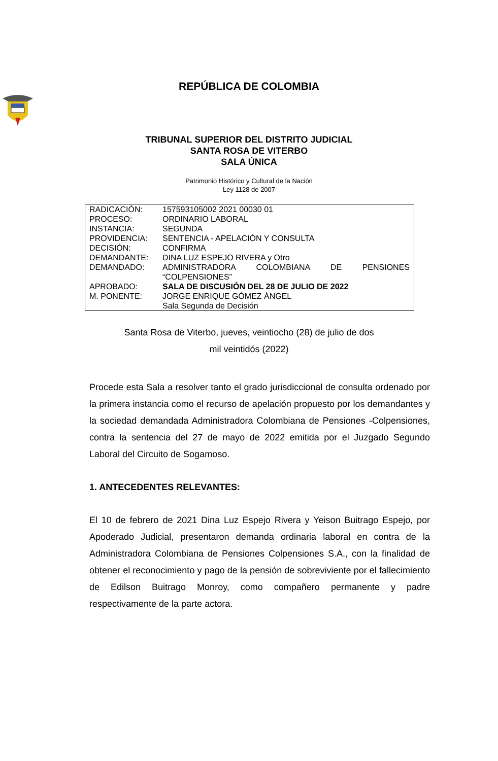REPÚBLICA DE COLOMBIA
TRIBUNAL SUPERIOR DEL DISTRITO JUDICIAL
SANTA ROSA DE VITERBO
SALA ÚNICA
Patrimonio Histórico y Cultural de la Nación
Ley 1128 de 2007
| RADICACIÓN: | 157593105002 2021 00030 01 |
| PROCESO: | ORDINARIO LABORAL |
| INSTANCIA: | SEGUNDA |
| PROVIDENCIA: | SENTENCIA - APELACIÓN Y CONSULTA |
| DECISIÓN: | CONFIRMA |
| DEMANDANTE: | DINA LUZ ESPEJO RIVERA y Otro |
| DEMANDADO: | ADMINISTRADORA COLOMBIANA DE PENSIONES “COLPENSIONES” |
| APROBADO: | SALA DE DISCUSIÓN DEL 28 DE JULIO DE 2022 |
| M. PONENTE: | JORGE ENRIQUE GÓMEZ ÁNGEL Sala Segunda de Decisión |
Santa Rosa de Viterbo, jueves, veintiocho (28) de julio de dos
mil veintidós (2022)
Procede esta Sala a resolver tanto el grado jurisdiccional de consulta ordenado por la primera instancia como el recurso de apelación propuesto por los demandantes y la sociedad demandada Administradora Colombiana de Pensiones -Colpensiones, contra la sentencia del 27 de mayo de 2022 emitida por el Juzgado Segundo Laboral del Circuito de Sogamoso.
1. ANTECEDENTES RELEVANTES:
El 10 de febrero de 2021 Dina Luz Espejo Rivera y Yeison Buitrago Espejo, por Apoderado Judicial, presentaron demanda ordinaria laboral en contra de la Administradora Colombiana de Pensiones Colpensiones S.A., con la finalidad de obtener el reconocimiento y pago de la pensión de sobreviviente por el fallecimiento de Edilson Buitrago Monroy, como compañero permanente y padre respectivamente de la parte actora.